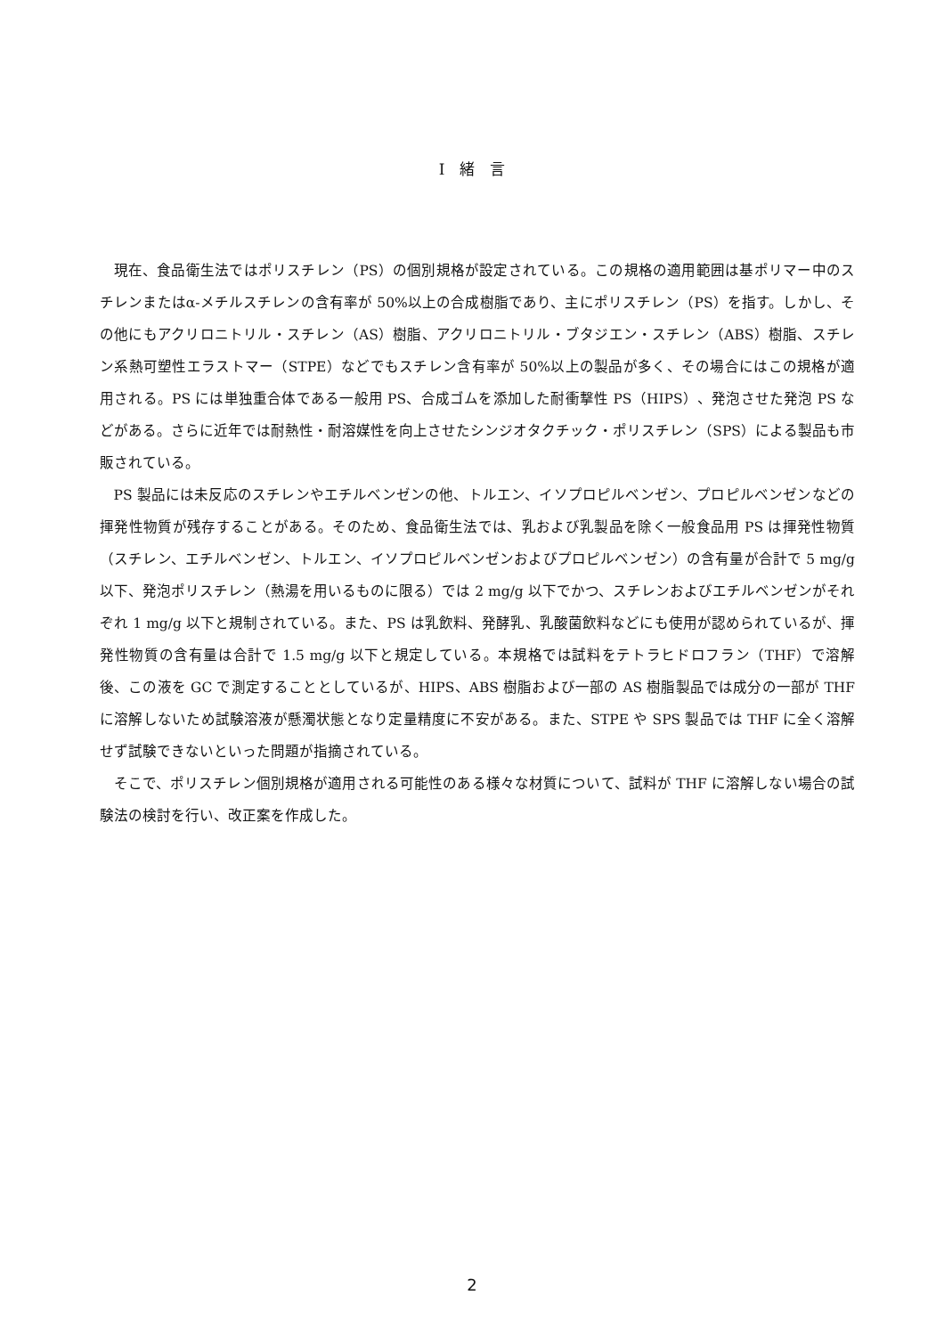I　緒　言
現在、食品衛生法ではポリスチレン（PS）の個別規格が設定されている。この規格の適用範囲は基ポリマー中のスチレンまたはα-メチルスチレンの含有率が 50%以上の合成樹脂であり、主にポリスチレン（PS）を指す。しかし、その他にもアクリロニトリル・スチレン（AS）樹脂、アクリロニトリル・ブタジエン・スチレン（ABS）樹脂、スチレン系熱可塑性エラストマー（STPE）などでもスチレン含有率が 50%以上の製品が多く、その場合にはこの規格が適用される。PS には単独重合体である一般用 PS、合成ゴムを添加した耐衝撃性 PS（HIPS）、発泡させた発泡 PS などがある。さらに近年では耐熱性・耐溶媒性を向上させたシンジオタクチック・ポリスチレン（SPS）による製品も市販されている。
PS 製品には未反応のスチレンやエチルベンゼンの他、トルエン、イソプロピルベンゼン、プロピルベンゼンなどの揮発性物質が残存することがある。そのため、食品衛生法では、乳および乳製品を除く一般食品用 PS は揮発性物質（スチレン、エチルベンゼン、トルエン、イソプロピルベンゼンおよびプロピルベンゼン）の含有量が合計で 5 mg/g 以下、発泡ポリスチレン（熱湯を用いるものに限る）では 2 mg/g 以下でかつ、スチレンおよびエチルベンゼンがそれぞれ 1 mg/g 以下と規制されている。また、PS は乳飲料、発酵乳、乳酸菌飲料などにも使用が認められているが、揮発性物質の含有量は合計で 1.5 mg/g 以下と規定している。本規格では試料をテトラヒドロフラン（THF）で溶解後、この液を GC で測定することとしているが、HIPS、ABS 樹脂および一部の AS 樹脂製品では成分の一部が THF に溶解しないため試験溶液が懸濁状態となり定量精度に不安がある。また、STPE や SPS 製品では THF に全く溶解せず試験できないといった問題が指摘されている。
そこで、ポリスチレン個別規格が適用される可能性のある様々な材質について、試料が THF に溶解しない場合の試験法の検討を行い、改正案を作成した。
2